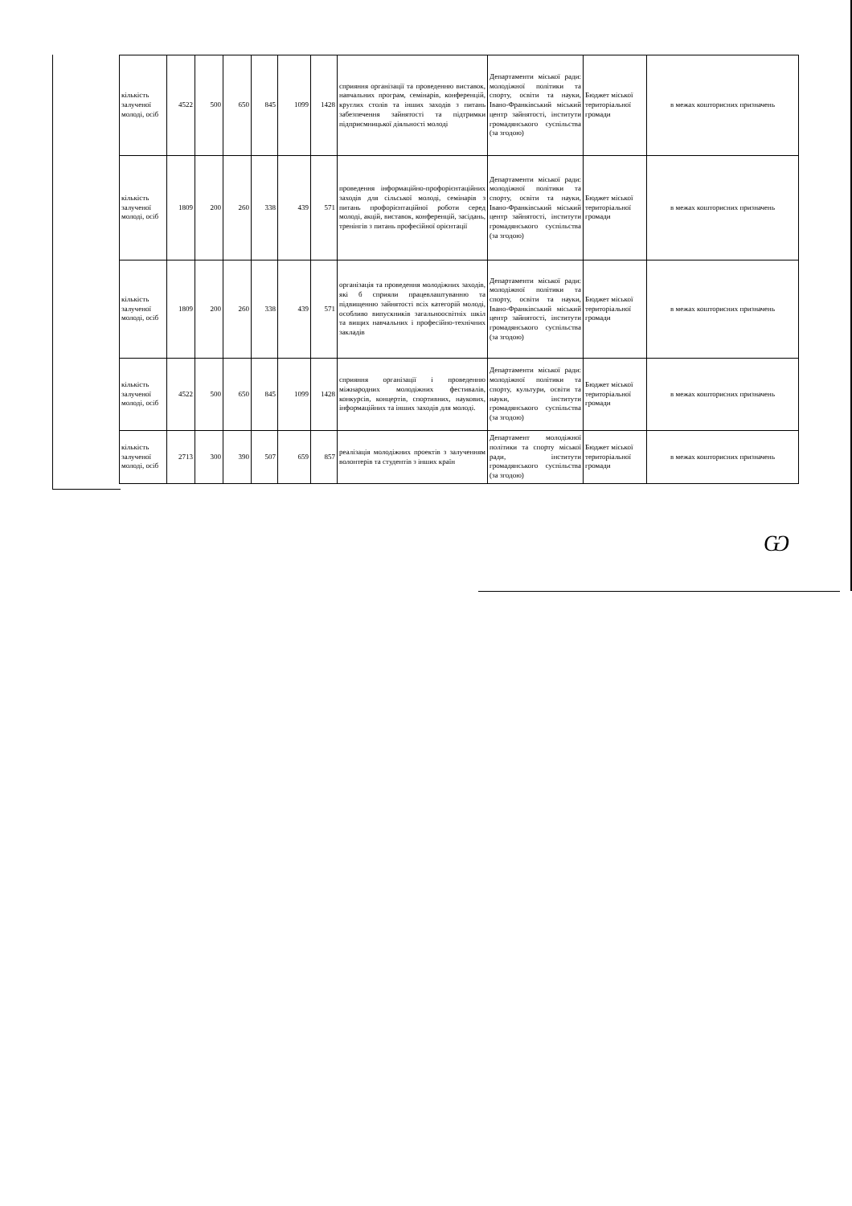| кількість залученої молоді, осіб | 4522 | 500 | 650 | 845 | 1099 | 1428 | сприяння організації та проведенню виставок, навчальних програм, семінарів, конференцій, круглих столів та інших заходів з питань забезпечення зайнятості та підтримки підприємницької діяльності молоді | Департаменти міської ради: молодіжної політики та спорту, освіти та науки, Івано-Франківський міський центр зайнятості, інститути громадянського суспільства (за згодою) | Бюджет міської територіальної громади | в межах кошторисних призначень |
| кількість залученої молоді, осіб | 1809 | 200 | 260 | 338 | 439 | 571 | проведення інформаційно-профорієнтаційних заходів для сільської молоді, семінарів з питань профорієнтаційної роботи серед молоді, акцій, виставок, конференцій, засідань, тренінгів з питань професійної орієнтації | Департаменти міської ради: молодіжної політики та спорту, освіти та науки, Івано-Франківський міський центр зайнятості, інститути громадянського суспільства (за згодою) | Бюджет міської територіальної громади | в межах кошторисних призначень |
| кількість залученої молоді, осіб | 1809 | 200 | 260 | 338 | 439 | 571 | організація та проведення молодіжних заходів, які б сприяли працевлаштуванню та підвищенню зайнятості всіх категорій молоді, особливо випускників загальноосвітніх шкіл та вищих навчальних і професійно-технічних закладів | Департаменти міської ради: молодіжної політики та спорту, освіти та науки, Івано-Франківський міський центр зайнятості, інститути громадянського суспільства (за згодою) | Бюджет міської територіальної громади | в межах кошторисних призначень |
| кількість залученої молоді, осіб | 4522 | 500 | 650 | 845 | 1099 | 1428 | сприяння організації і проведенню міжнародних молодіжних фестивалів, конкурсів, концертів, спортивних, наукових, інформаційних та інших заходів для молоді. | Департаменти міської ради: молодіжної політики та спорту, культури, освіти та науки, інститути громадянського суспільства (за згодою) | Бюджет міської територіальної громади | в межах кошторисних призначень |
| кількість залученої молоді, осіб | 2713 | 300 | 390 | 507 | 659 | 857 | реалізація молодіжних проектів з залученням волонтерів та студентів з інших країн | Департамент молодіжної політики та спорту міської ради, інститути громадянського суспільства (за згодою) | Бюджет міської територіальної громади | в межах кошторисних призначень |
Ѡ